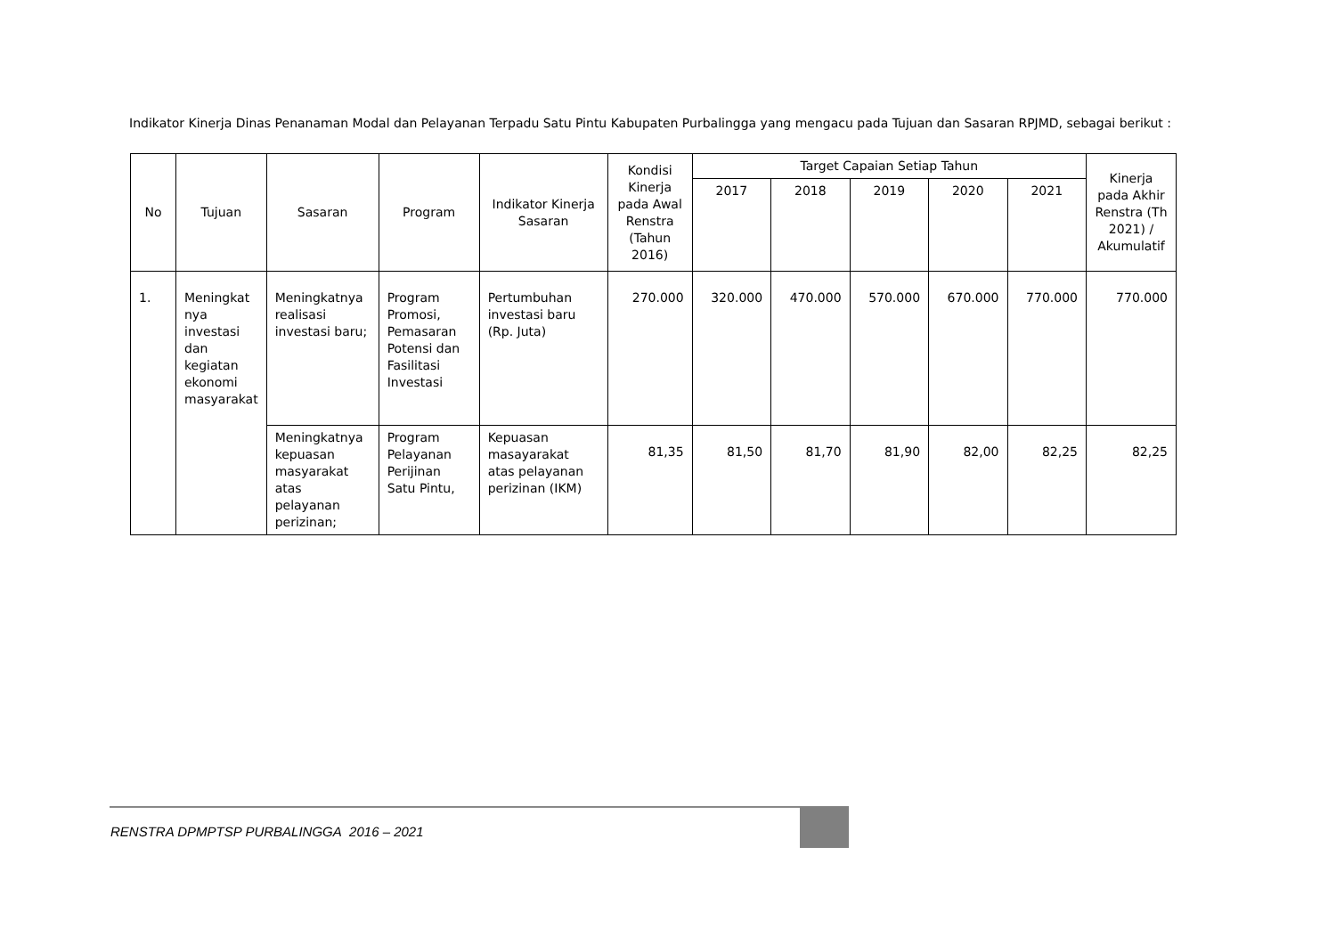Indikator Kinerja Dinas Penanaman Modal dan Pelayanan Terpadu Satu Pintu Kabupaten Purbalingga yang mengacu pada Tujuan dan Sasaran RPJMD, sebagai berikut :
| No | Tujuan | Sasaran | Program | Indikator Kinerja Sasaran | Kondisi Kinerja pada Awal Renstra (Tahun 2016) | Target Capaian Setiap Tahun | | | | | Kinerja pada Akhir Renstra (Th 2021) / Akumulatif |
| --- | --- | --- | --- | --- | --- | --- | --- | --- | --- | --- | --- |
| | | | | | | 2017 | 2018 | 2019 | 2020 | 2021 | |
| 1. | Meningkat nya investasi dan kegiatan ekonomi masyarakat | Meningkatnya realisasi investasi baru; | Program Promosi, Pemasaran Potensi dan Fasilitasi Investasi | Pertumbuhan investasi baru (Rp. Juta) | 270.000 | 320.000 | 470.000 | 570.000 | 670.000 | 770.000 | 770.000 |
| | | Meningkatnya kepuasan masyarakat atas pelayanan perizinan; | Program Pelayanan Perijinan Satu Pintu, | Kepuasan masayarakat atas pelayanan perizinan (IKM) | 81,35 | 81,50 | 81,70 | 81,90 | 82,00 | 82,25 | 82,25 |
RENSTRA DPMPTSP PURBALINGGA 2016 – 2021